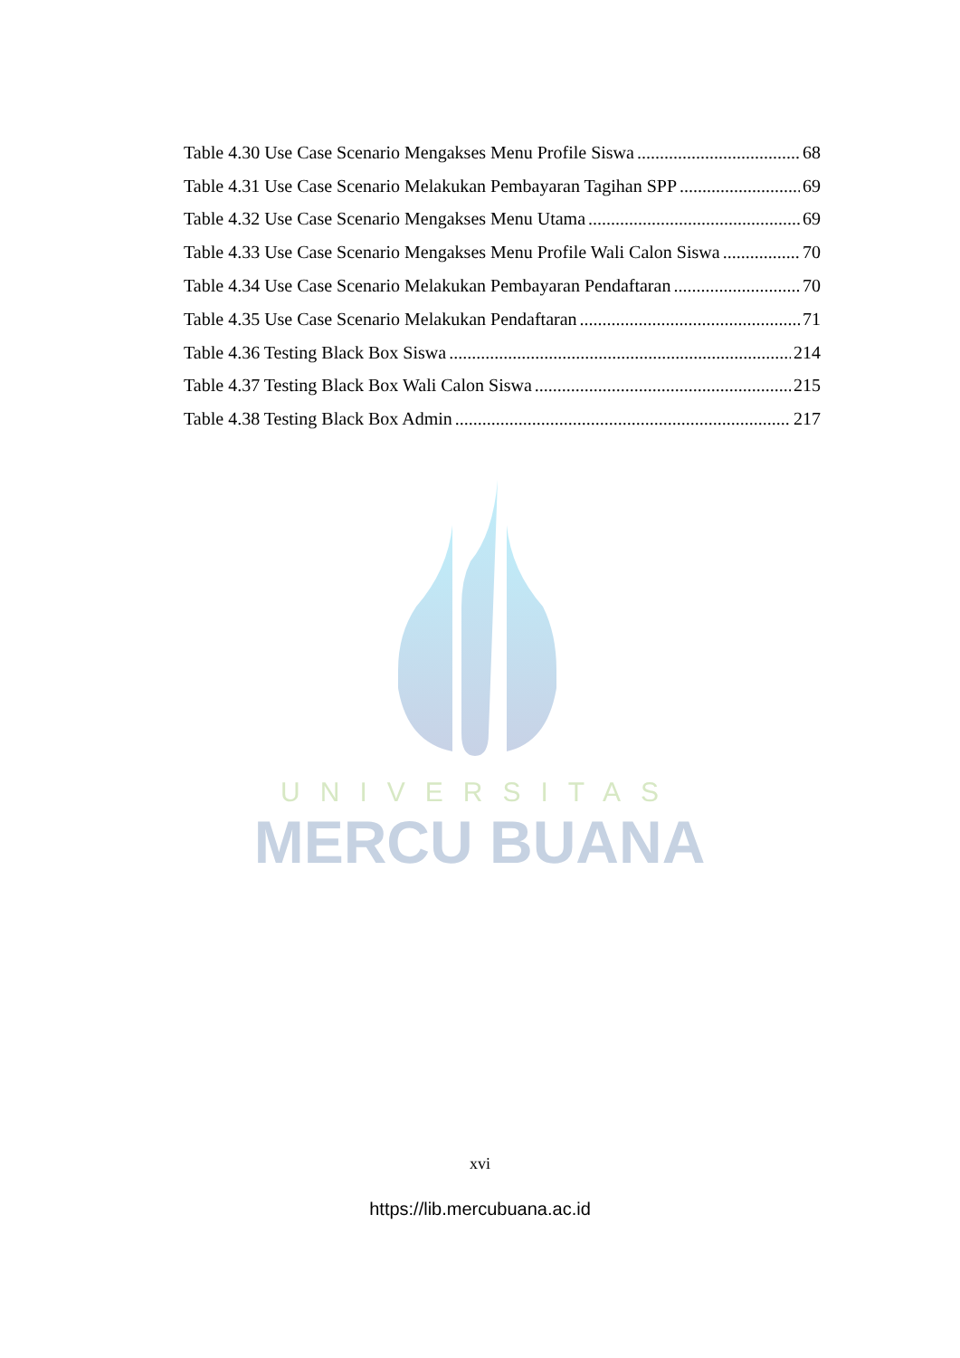Table 4.30 Use Case Scenario Mengakses Menu Profile Siswa 68
Table 4.31 Use Case Scenario Melakukan Pembayaran Tagihan SPP 69
Table 4.32 Use Case Scenario Mengakses Menu Utama 69
Table 4.33 Use Case Scenario Mengakses Menu Profile Wali Calon Siswa 70
Table 4.34 Use Case Scenario Melakukan Pembayaran Pendaftaran 70
Table 4.35 Use Case Scenario Melakukan Pendaftaran 71
Table 4.36 Testing Black Box Siswa 214
Table 4.37 Testing Black Box Wali Calon Siswa 215
Table 4.38 Testing Black Box Admin 217
UNIVERSITAS
MERCU BUANA
xvi
https://lib.mercubuana.ac.id